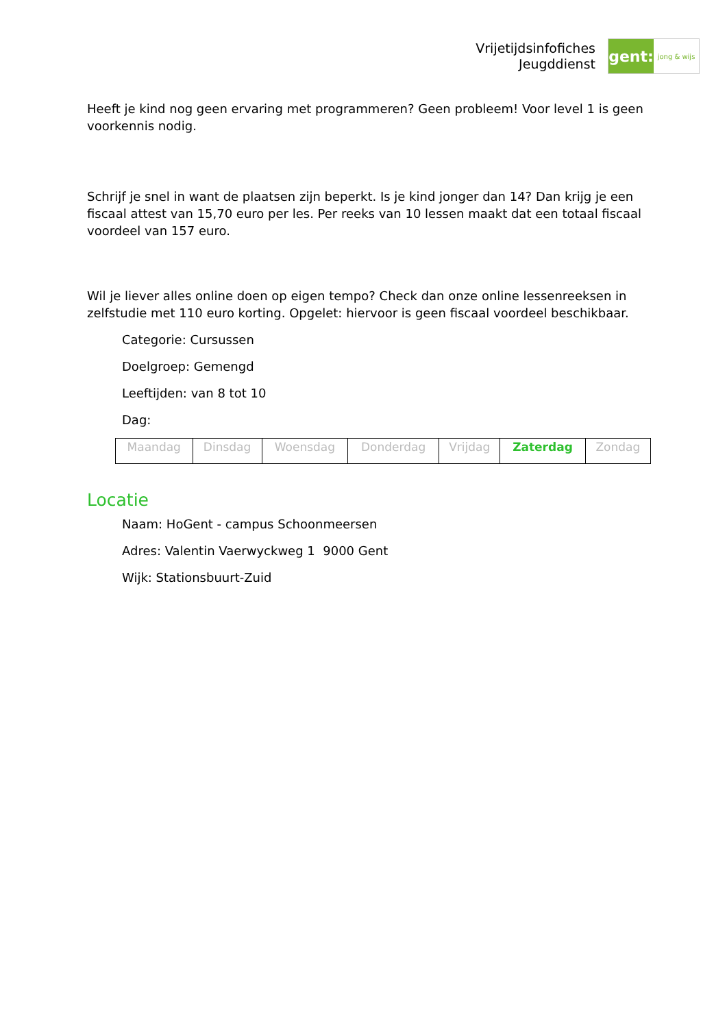Vrijetijdsinfofiches
Jeugddienst
gent:
jong & wijs
Heeft je kind nog geen ervaring met programmeren? Geen probleem! Voor level 1 is geen voorkennis nodig.
Schrijf je snel in want de plaatsen zijn beperkt. Is je kind jonger dan 14? Dan krijg je een fiscaal attest van 15,70 euro per les. Per reeks van 10 lessen maakt dat een totaal fiscaal voordeel van 157 euro.
Wil je liever alles online doen op eigen tempo? Check dan onze online lessenreeksen in zelfstudie met 110 euro korting. Opgelet: hiervoor is geen fiscaal voordeel beschikbaar.
Categorie: Cursussen
Doelgroep: Gemengd
Leeftijden: van 8 tot 10
Dag:
| Maandag | Dinsdag | Woensdag | Donderdag | Vrijdag | Zaterdag | Zondag |
Locatie
Naam: HoGent - campus Schoonmeersen
Adres: Valentin Vaerwyckweg 1 9000 Gent
Wijk: Stationsbuurt-Zuid